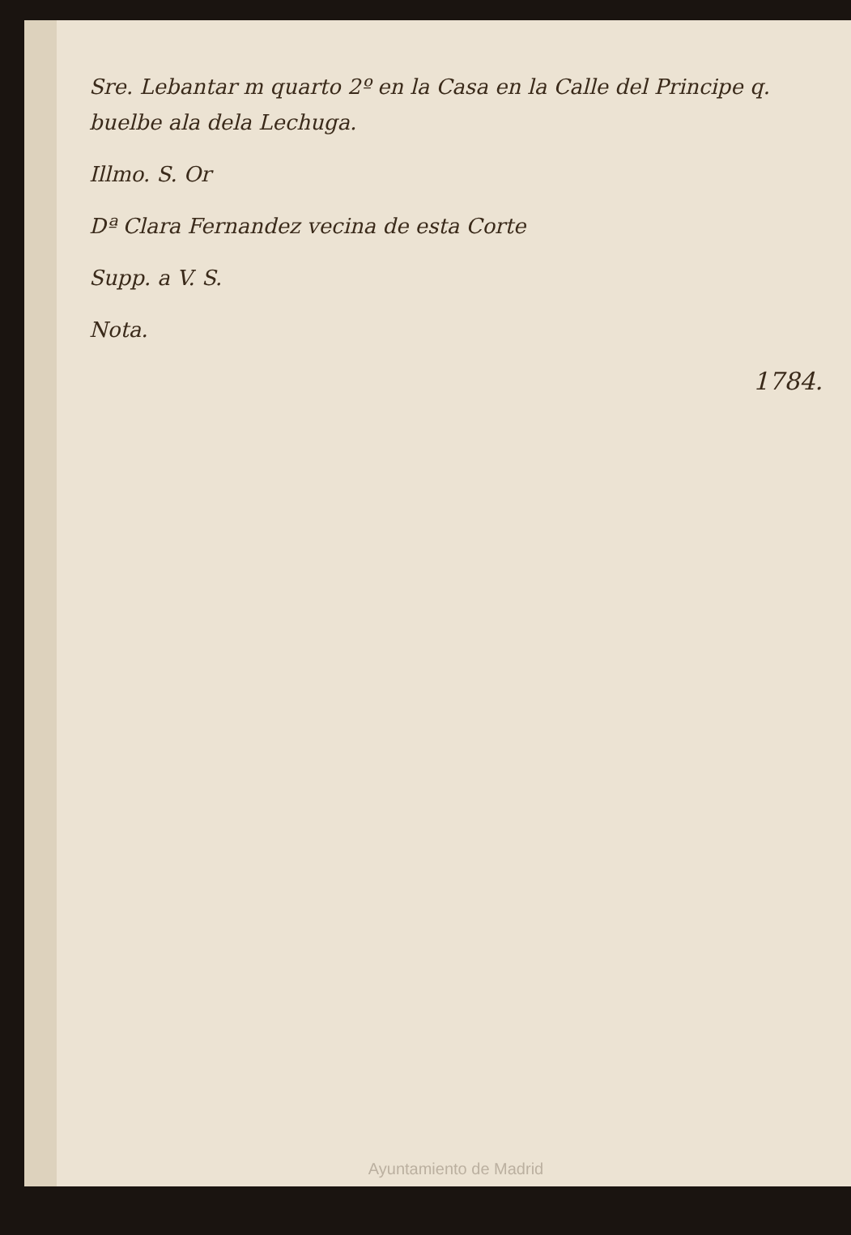Sre. Lebantar m quarto 2º en la Casa en la Calle del Principe q. buelbe ala dela Lechuga.
Illmo. S. Or
Dª Clara Fernandez vecina de esta Corte
Supp. a V. S.
Nota.
1784.
Ayuntamiento de Madrid